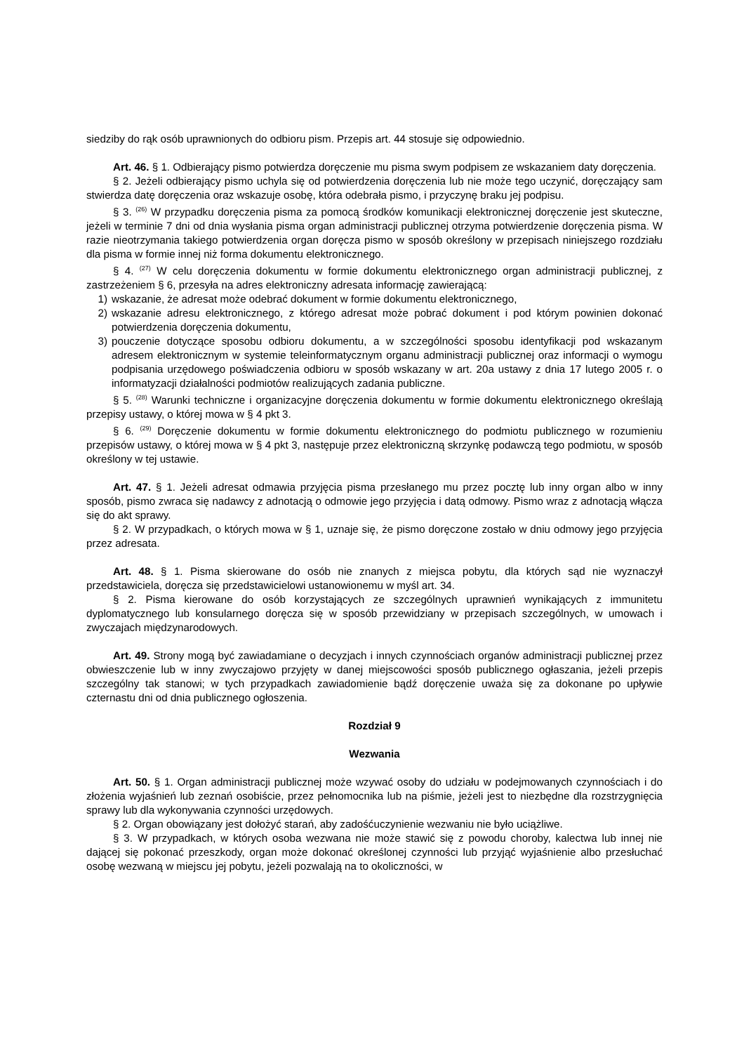siedziby do rąk osób uprawnionych do odbioru pism. Przepis art. 44 stosuje się odpowiednio.
Art. 46. § 1. Odbierający pismo potwierdza doręczenie mu pisma swym podpisem ze wskazaniem daty doręczenia.
§ 2. Jeżeli odbierający pismo uchyla się od potwierdzenia doręczenia lub nie może tego uczynić, doręczający sam stwierdza datę doręczenia oraz wskazuje osobę, która odebrała pismo, i przyczynę braku jej podpisu.
§ 3. <sup>(26)</sup> W przypadku doręczenia pisma za pomocą środków komunikacji elektronicznej doręczenie jest skuteczne, jeżeli w terminie 7 dni od dnia wysłania pisma organ administracji publicznej otrzyma potwierdzenie doręczenia pisma. W razie nieotrzymania takiego potwierdzenia organ doręcza pismo w sposób określony w przepisach niniejszego rozdziału dla pisma w formie innej niż forma dokumentu elektronicznego.
§ 4. <sup>(27)</sup> W celu doręczenia dokumentu w formie dokumentu elektronicznego organ administracji publicznej, z zastrzeżeniem § 6, przesyła na adres elektroniczny adresata informację zawierającą:
1) wskazanie, że adresat może odebrać dokument w formie dokumentu elektronicznego,
2) wskazanie adresu elektronicznego, z którego adresat może pobrać dokument i pod którym powinien dokonać potwierdzenia doręczenia dokumentu,
3) pouczenie dotyczące sposobu odbioru dokumentu, a w szczególności sposobu identyfikacji pod wskazanym adresem elektronicznym w systemie teleinformatycznym organu administracji publicznej oraz informacji o wymogu podpisania urzędowego poświadczenia odbioru w sposób wskazany w art. 20a ustawy z dnia 17 lutego 2005 r. o informatyzacji działalności podmiotów realizujących zadania publiczne.
§ 5. <sup>(28)</sup> Warunki techniczne i organizacyjne doręczenia dokumentu w formie dokumentu elektronicznego określają przepisy ustawy, o której mowa w § 4 pkt 3.
§ 6. <sup>(29)</sup> Doręczenie dokumentu w formie dokumentu elektronicznego do podmiotu publicznego w rozumieniu przepisów ustawy, o której mowa w § 4 pkt 3, następuje przez elektroniczną skrzynkę podawczą tego podmiotu, w sposób określony w tej ustawie.
Art. 47. § 1. Jeżeli adresat odmawia przyjęcia pisma przesłanego mu przez pocztę lub inny organ albo w inny sposób, pismo zwraca się nadawcy z adnotacją o odmowie jego przyjęcia i datą odmowy. Pismo wraz z adnotacją włącza się do akt sprawy.
§ 2. W przypadkach, o których mowa w § 1, uznaje się, że pismo doręczone zostało w dniu odmowy jego przyjęcia przez adresata.
Art. 48. § 1. Pisma skierowane do osób nie znanych z miejsca pobytu, dla których sąd nie wyznaczył przedstawiciela, doręcza się przedstawicielowi ustanowionemu w myśl art. 34.
§ 2. Pisma kierowane do osób korzystających ze szczególnych uprawnień wynikających z immunitetu dyplomatycznego lub konsularnego doręcza się w sposób przewidziany w przepisach szczególnych, w umowach i zwyczajach międzynarodowych.
Art. 49. Strony mogą być zawiadamiane o decyzjach i innych czynnościach organów administracji publicznej przez obwieszczenie lub w inny zwyczajowo przyjęty w danej miejscowości sposób publicznego ogłaszania, jeżeli przepis szczególny tak stanowi; w tych przypadkach zawiadomienie bądź doręczenie uważa się za dokonane po upływie czternastu dni od dnia publicznego ogłoszenia.
Rozdział 9
Wezwania
Art. 50. § 1. Organ administracji publicznej może wzywać osoby do udziału w podejmowanych czynnościach i do złożenia wyjaśnień lub zeznań osobiście, przez pełnomocnika lub na piśmie, jeżeli jest to niezbędne dla rozstrzygnięcia sprawy lub dla wykonywania czynności urzędowych.
§ 2. Organ obowiązany jest dołożyć starań, aby zadośćuczynienie wezwaniu nie było uciążliwe.
§ 3. W przypadkach, w których osoba wezwana nie może stawić się z powodu choroby, kalectwa lub innej nie dającej się pokonać przeszkody, organ może dokonać określonej czynności lub przyjąć wyjaśnienie albo przesłuchać osobę wezwaną w miejscu jej pobytu, jeżeli pozwalają na to okoliczności, w